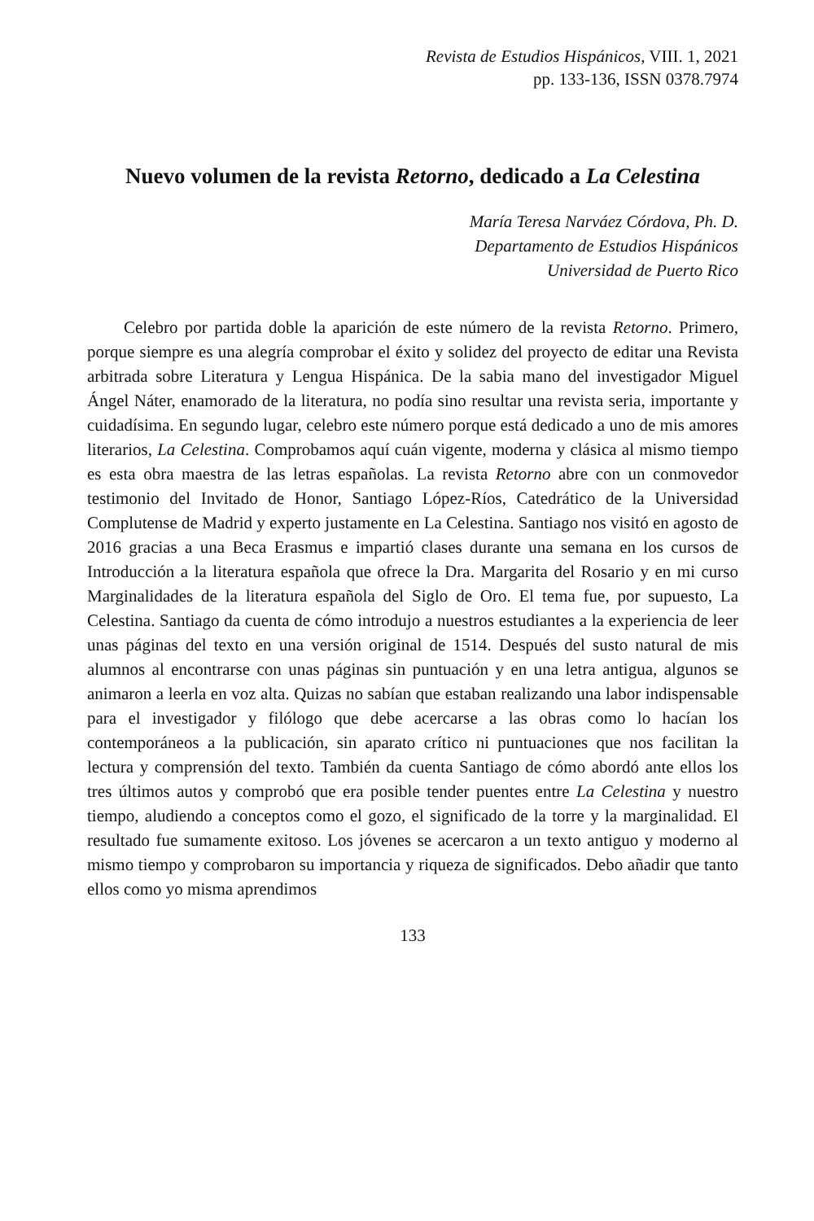Revista de Estudios Hispánicos, VIII. 1, 2021
pp. 133-136, ISSN 0378.7974
Nuevo volumen de la revista Retorno, dedicado a La Celestina
María Teresa Narváez Córdova, Ph. D.
Departamento de Estudios Hispánicos
Universidad de Puerto Rico
Celebro por partida doble la aparición de este número de la revista Retorno. Primero, porque siempre es una alegría comprobar el éxito y solidez del proyecto de editar una Revista arbitrada sobre Literatura y Lengua Hispánica. De la sabia mano del investigador Miguel Ángel Náter, enamorado de la literatura, no podía sino resultar una revista seria, importante y cuidadísima. En segundo lugar, celebro este número porque está dedicado a uno de mis amores literarios, La Celestina. Comprobamos aquí cuán vigente, moderna y clásica al mismo tiempo es esta obra maestra de las letras españolas. La revista Retorno abre con un conmovedor testimonio del Invitado de Honor, Santiago López-Ríos, Catedrático de la Universidad Complutense de Madrid y experto justamente en La Celestina. Santiago nos visitó en agosto de 2016 gracias a una Beca Erasmus e impartió clases durante una semana en los cursos de Introducción a la literatura española que ofrece la Dra. Margarita del Rosario y en mi curso Marginalidades de la literatura española del Siglo de Oro. El tema fue, por supuesto, La Celestina. Santiago da cuenta de cómo introdujo a nuestros estudiantes a la experiencia de leer unas páginas del texto en una versión original de 1514. Después del susto natural de mis alumnos al encontrarse con unas páginas sin puntuación y en una letra antigua, algunos se animaron a leerla en voz alta. Quizas no sabían que estaban realizando una labor indispensable para el investigador y filólogo que debe acercarse a las obras como lo hacían los contemporáneos a la publicación, sin aparato crítico ni puntuaciones que nos facilitan la lectura y comprensión del texto. También da cuenta Santiago de cómo abordó ante ellos los tres últimos autos y comprobó que era posible tender puentes entre La Celestina y nuestro tiempo, aludiendo a conceptos como el gozo, el significado de la torre y la marginalidad. El resultado fue sumamente exitoso. Los jóvenes se acercaron a un texto antiguo y moderno al mismo tiempo y comprobaron su importancia y riqueza de significados. Debo añadir que tanto ellos como yo misma aprendimos
133